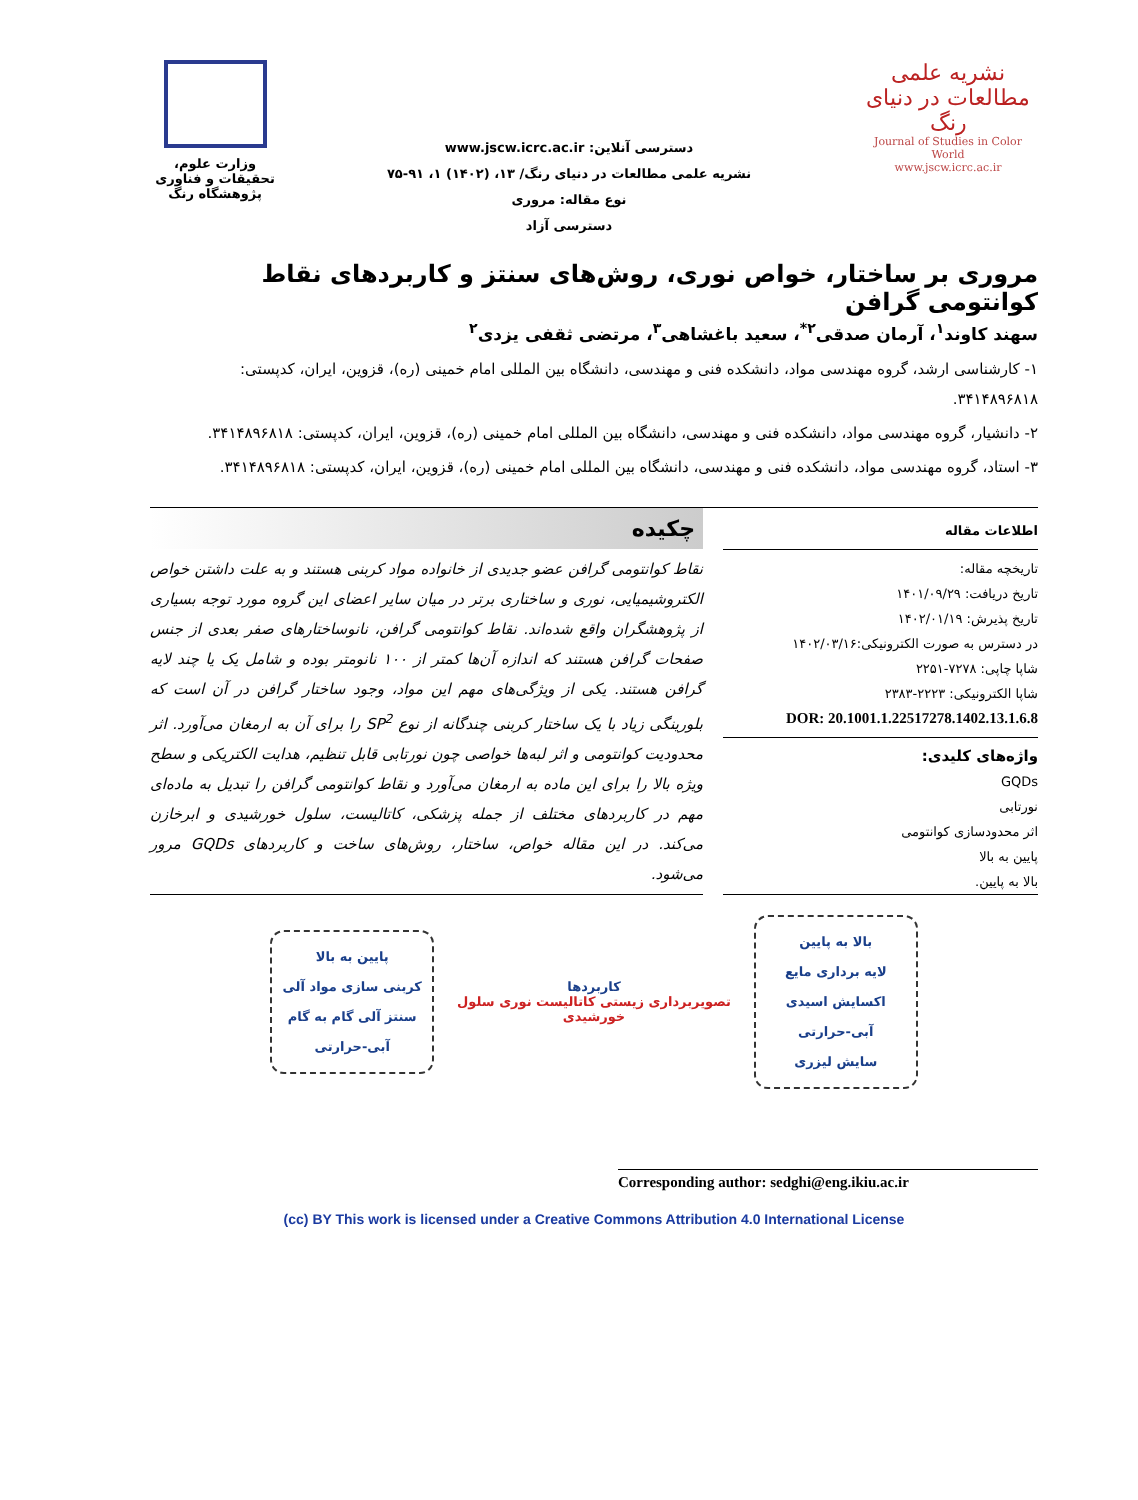نشریه علمی
مطالعات در دنیای رنگ
Journal of Studies in Color World
www.jscw.icrc.ac.ir
دسترسی آنلاین: www.jscw.icrc.ac.ir
نشریه علمی مطالعات در دنیای رنگ/ ۱۳، (۱۴۰۲) ۱، ۹۱-۷۵
نوع مقاله: مروری
دسترسی آزاد
وزارت علوم، تحقیقات و فناوری
پژوهشگاه رنگ
مروری بر ساختار، خواص نوری، روش‌های سنتز و کاربردهای نقاط کوانتومی گرافن
سهند کاوند<sup>۱</sup>، آرمان صدقی<sup>۲*</sup>، سعید باغشاهی<sup>۳</sup>، مرتضی ثقفی یزدی<sup>۲</sup>
۱- کارشناسی ارشد، گروه مهندسی مواد، دانشکده فنی و مهندسی، دانشگاه بین المللی امام خمینی (ره)، قزوین، ایران، کدپستی: ۳۴۱۴۸۹۶۸۱۸.
۲- دانشیار، گروه مهندسی مواد، دانشکده فنی و مهندسی، دانشگاه بین المللی امام خمینی (ره)، قزوین، ایران، کدپستی: ۳۴۱۴۸۹۶۸۱۸.
۳- استاد، گروه مهندسی مواد، دانشکده فنی و مهندسی، دانشگاه بین المللی امام خمینی (ره)، قزوین، ایران، کدپستی: ۳۴۱۴۸۹۶۸۱۸.
اطلاعات مقاله
تاریخچه مقاله:
تاریخ دریافت: ۱۴۰۱/۰۹/۲۹
تاریخ پذیرش: ۱۴۰۲/۰۱/۱۹
در دسترس به صورت الکترونیکی:۱۴۰۲/۰۳/۱۶
شاپا چاپی: ۷۲۷۸-۲۲۵۱
شاپا الکترونیکی: ۲۲۲۳-۲۳۸۳
DOR: 20.1001.1.22517278.1402.13.1.6.8
واژه‌های کلیدی:
GQDs
نورتابی
اثر محدودسازی کوانتومی
پایین به بالا
بالا به پایین.
چکیده
نقاط کوانتومی گرافن عضو جدیدی از خانواده مواد کربنی هستند و به علت داشتن خواص الکتروشیمیایی، نوری و ساختاری برتر در میان سایر اعضای این گروه مورد توجه بسیاری از پژوهشگران واقع شده‌اند. نقاط کوانتومی گرافن، نانوساختارهای صفر بعدی از جنس صفحات گرافن هستند که اندازه آن‌ها کمتر از ۱۰۰ نانومتر بوده و شامل یک یا چند لایه گرافن هستند. یکی از ویژگی‌های مهم این مواد، وجود ساختار گرافن در آن است که بلورینگی زیاد با یک ساختار کربنی چندگانه از نوع SP<sup>2</sup> را برای آن به ارمغان می‌آورد. اثر محدودیت کوانتومی و اثر لبه‌ها خواصی چون نورتابی قابل تنظیم، هدایت الکتریکی و سطح ویژه بالا را برای این ماده به ارمغان می‌آورد و نقاط کوانتومی گرافن را تبدیل به ماده‌ای مهم در کاربردهای مختلف از جمله پزشکی، کاتالیست، سلول خورشیدی و ابرخازن می‌کند. در این مقاله خواص، ساختار، روش‌های ساخت و کاربردهای GQDs مرور می‌شود.
بالا به پایین
لایه برداری مایع
اکسایش اسیدی
آبی-حرارتی
سایش لیزری
کاربردها
تصویربرداری زیستی کاتالیست نوری سلول خورشیدی
پایین به بالا
کربنی سازی مواد آلی
سنتز آلی گام به گام
آبی-حرارتی
Corresponding author: sedghi@eng.ikiu.ac.ir
(cc) BY This work is licensed under a Creative Commons Attribution 4.0 International License